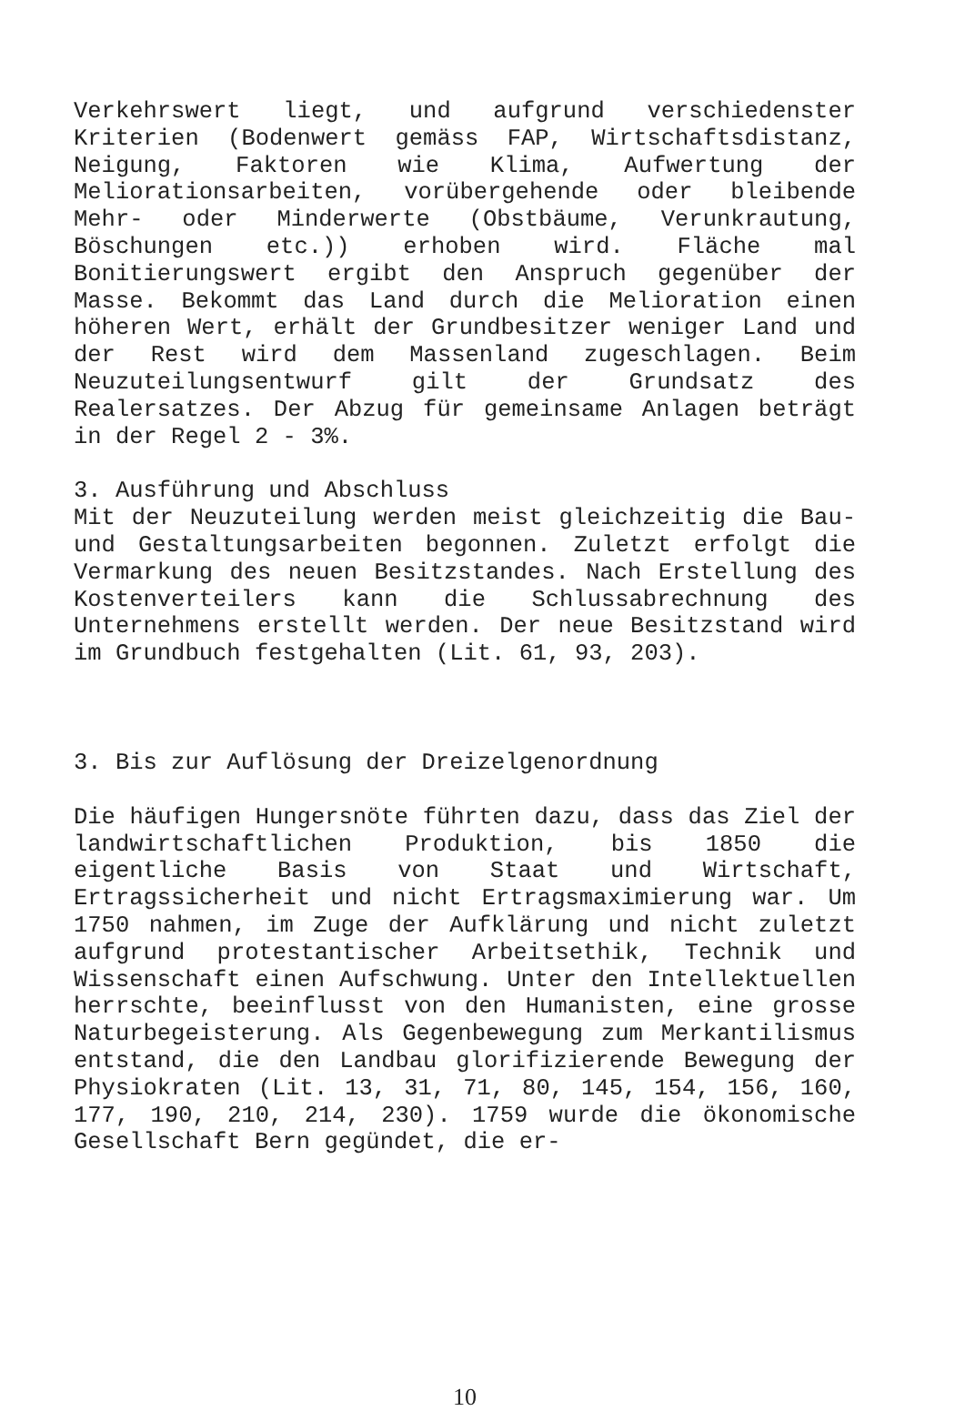Verkehrswert liegt, und aufgrund verschiedenster Kriterien (Bodenwert gemäss FAP, Wirtschaftsdistanz, Neigung, Faktoren wie Klima, Aufwertung der Meliorationsarbeiten, vorübergehende oder bleibende Mehr- oder Minderwerte (Obstbäume, Verunkrautung, Böschungen etc.)) erhoben wird. Fläche mal Bonitierungswert ergibt den Anspruch gegenüber der Masse. Bekommt das Land durch die Melioration einen höheren Wert, erhält der Grundbesitzer weniger Land und der Rest wird dem Massenland zugeschlagen. Beim Neuzuteilungsentwurf gilt der Grundsatz des Realersatzes. Der Abzug für gemeinsame Anlagen beträgt in der Regel 2 - 3%.
3. Ausführung und Abschluss
Mit der Neuzuteilung werden meist gleichzeitig die Bau- und Gestaltungsarbeiten begonnen. Zuletzt erfolgt die Vermarkung des neuen Besitzstandes. Nach Erstellung des Kostenverteilers kann die Schlussabrechnung des Unternehmens erstellt werden. Der neue Besitzstand wird im Grundbuch festgehalten (Lit. 61, 93, 203).
3. Bis zur Auflösung der Dreizelgenordnung
Die häufigen Hungersnöte führten dazu, dass das Ziel der landwirtschaftlichen Produktion, bis 1850 die eigentliche Basis von Staat und Wirtschaft, Ertragssicherheit und nicht Ertragsmaximierung war. Um 1750 nahmen, im Zuge der Aufklärung und nicht zuletzt aufgrund protestantischer Arbeitsethik, Technik und Wissenschaft einen Aufschwung. Unter den Intellektuellen herrschte, beeinflusst von den Humanisten, eine grosse Naturbegeisterung. Als Gegenbewegung zum Merkantilismus entstand, die den Landbau glorifizierende Bewegung der Physiokraten (Lit. 13, 31, 71, 80, 145, 154, 156, 160, 177, 190, 210, 214, 230). 1759 wurde die ökonomische Gesellschaft Bern gegündet, die er-
10